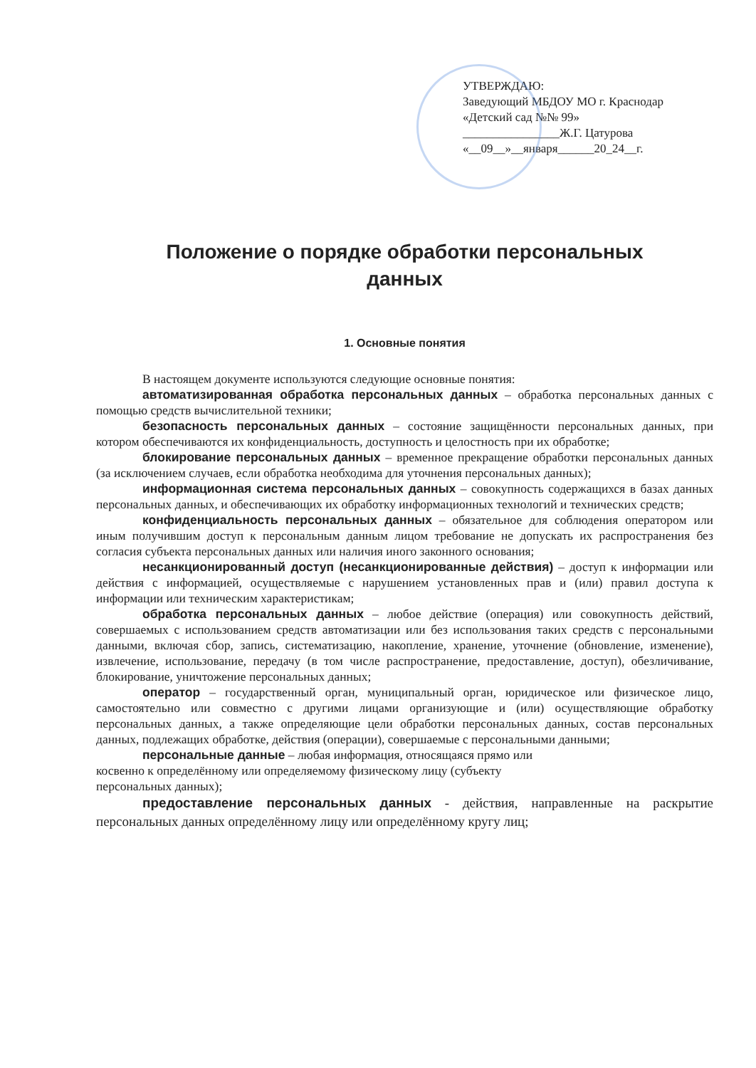УТВЕРЖДАЮ:
Заведующий МБДОУ МО г. Краснодар
«Детский сад №№ 99»
________________Ж.Г. Цатурова
«__09__»__января______20_24__г.
Положение о порядке обработки персональных
данных
1. Основные понятия
В настоящем документе используются следующие основные понятия:
автоматизированная обработка персональных данных – обработка персональных данных с помощью средств вычислительной техники;
безопасность персональных данных – состояние защищённости персональных данных, при котором обеспечиваются их конфиденциальность, доступность и целостность при их обработке;
блокирование персональных данных – временное прекращение обработки персональных данных (за исключением случаев, если обработка необходима для уточнения персональных данных);
информационная система персональных данных – совокупность содержащихся в базах данных персональных данных, и обеспечивающих их обработку информационных технологий и технических средств;
конфиденциальность персональных данных – обязательное для соблюдения оператором или иным получившим доступ к персональным данным лицом требование не допускать их распространения без согласия субъекта персональных данных или наличия иного законного основания;
несанкционированный доступ (несанкционированные действия) – доступ к информации или действия с информацией, осуществляемые с нарушением установленных прав и (или) правил доступа к информации или техническим характеристикам;
обработка персональных данных – любое действие (операция) или совокупность действий, совершаемых с использованием средств автоматизации или без использования таких средств с персональными данными, включая сбор, запись, систематизацию, накопление, хранение, уточнение (обновление, изменение), извлечение, использование, передачу (в том числе распространение, предоставление, доступ), обезличивание, блокирование, уничтожение персональных данных;
оператор – государственный орган, муниципальный орган, юридическое или физическое лицо, самостоятельно или совместно с другими лицами организующие и (или) осуществляющие обработку персональных данных, а также определяющие цели обработки персональных данных, состав персональных данных, подлежащих обработке, действия (операции), совершаемые с персональными данными;
персональные данные – любая информация, относящаяся прямо или
косвенно к определённому или определяемому физическому лицу (субъекту
персональных данных);
предоставление персональных данных - действия, направленные на раскрытие персональных данных определённому лицу или определённому кругу лиц;